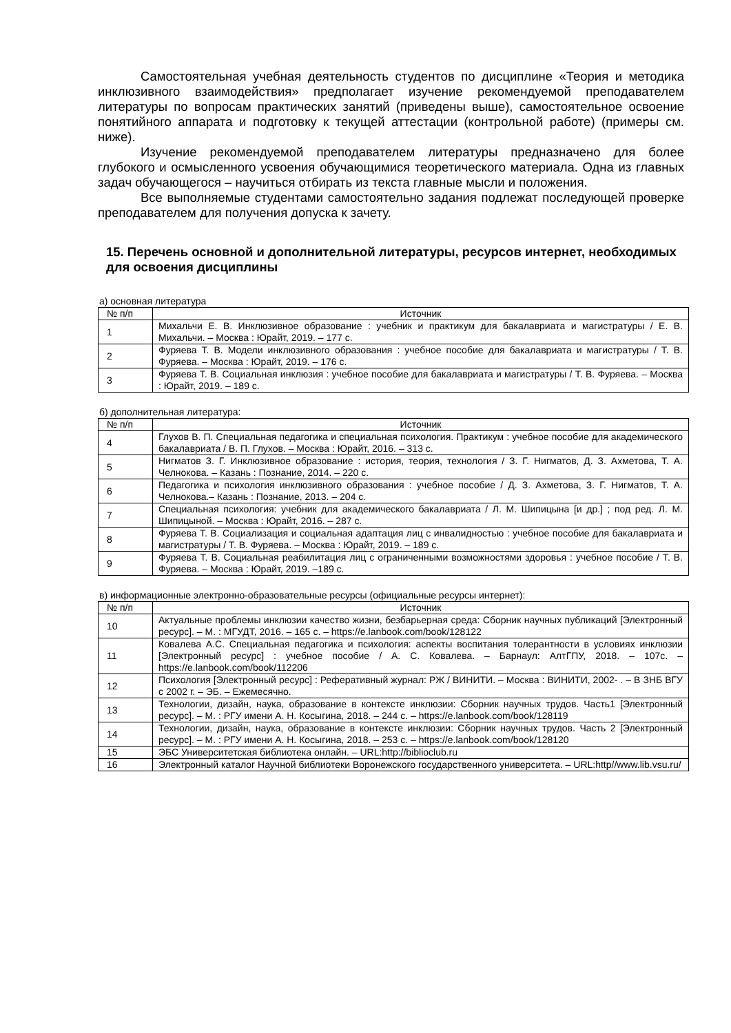Самостоятельная учебная деятельность студентов по дисциплине «Теория и методика инклюзивного взаимодействия» предполагает изучение рекомендуемой преподавателем литературы по вопросам практических занятий (приведены выше), самостоятельное освоение понятийного аппарата и подготовку к текущей аттестации (контрольной работе) (примеры см. ниже).
Изучение рекомендуемой преподавателем литературы предназначено для более глубокого и осмысленного усвоения обучающимися теоретического материала. Одна из главных задач обучающегося – научиться отбирать из текста главные мысли и положения.
Все выполняемые студентами самостоятельно задания подлежат последующей проверке преподавателем для получения допуска к зачету.
15. Перечень основной и дополнительной литературы, ресурсов интернет, необходимых для освоения дисциплины
а) основная литература
| № п/п | Источник |
| --- | --- |
| 1 | Михальчи Е. В. Инклюзивное образование : учебник и практикум для бакалавриата и магистратуры / Е. В. Михальчи. – Москва : Юрайт, 2019. – 177 с. |
| 2 | Фуряева Т. В. Модели инклюзивного образования : учебное пособие для бакалавриата и магистратуры / Т. В. Фуряева. – Москва : Юрайт, 2019. – 176 с. |
| 3 | Фуряева Т. В. Социальная инклюзия : учебное пособие для бакалавриата и магистратуры / Т. В. Фуряева. – Москва : Юрайт, 2019. – 189 с. |
б) дополнительная литература:
| № п/п | Источник |
| --- | --- |
| 4 | Глухов В. П. Специальная педагогика и специальная психология. Практикум : учебное пособие для академического бакалавриата / В. П. Глухов. – Москва : Юрайт, 2016. – 313 с. |
| 5 | Нигматов З. Г. Инклюзивное образование : история, теория, технология / З. Г. Нигматов, Д. З. Ахметова, Т. А. Челнокова. – Казань : Познание, 2014. – 220 с. |
| 6 | Педагогика и психология инклюзивного образования : учебное пособие / Д. З. Ахметова, З. Г. Нигматов, Т. А. Челнокова.– Казань : Познание, 2013. – 204 с. |
| 7 | Специальная психология: учебник для академического бакалавриата / Л. М. Шипицына [и др.] ; под ред. Л. М. Шипицыной. – Москва : Юрайт, 2016. – 287 с. |
| 8 | Фуряева Т. В. Социализация и социальная адаптация лиц с инвалидностью : учебное пособие для бакалавриата и магистратуры / Т. В. Фуряева. – Москва : Юрайт, 2019. – 189 с. |
| 9 | Фуряева Т. В. Социальная реабилитация лиц с ограниченными возможностями здоровья : учебное пособие / Т. В. Фуряева. – Москва : Юрайт, 2019. –189 с. |
в) информационные электронно-образовательные ресурсы (официальные ресурсы интернет):
| № п/п | Источник |
| --- | --- |
| 10 | Актуальные проблемы инклюзии качество жизни, безбарьерная среда: Сборник научных публикаций [Электронный ресурс]. – М. : МГУДТ, 2016. – 165 с. – https://e.lanbook.com/book/128122 |
| 11 | Ковалева А.С. Специальная педагогика и психология: аспекты воспитания толерантности в условиях инклюзии [Электронный ресурс] : учебное пособие / А. С. Ковалева. – Барнаул: АлтГПУ, 2018. – 107с. – https://e.lanbook.com/book/112206 |
| 12 | Психология [Электронный ресурс] : Реферативный журнал: РЖ / ВИНИТИ. – Москва : ВИНИТИ, 2002- . – В ЗНБ ВГУ с 2002 г. – ЭБ. – Ежемесячно. |
| 13 | Технологии, дизайн, наука, образование в контексте инклюзии: Сборник научных трудов. Часть1 [Электронный ресурс]. – М. : РГУ имени А. Н. Косыгина, 2018. – 244 с. – https://e.lanbook.com/book/128119 |
| 14 | Технологии, дизайн, наука, образование в контексте инклюзии: Сборник научных трудов. Часть 2 [Электронный ресурс]. – М. : РГУ имени А. Н. Косыгина, 2018. – 253 с. – https://e.lanbook.com/book/128120 |
| 15 | ЭБС Университетская библиотека онлайн. – URL:http://biblioclub.ru |
| 16 | Электронный каталог Научной библиотеки Воронежского государственного университета. – URL:http//www.lib.vsu.ru/ |